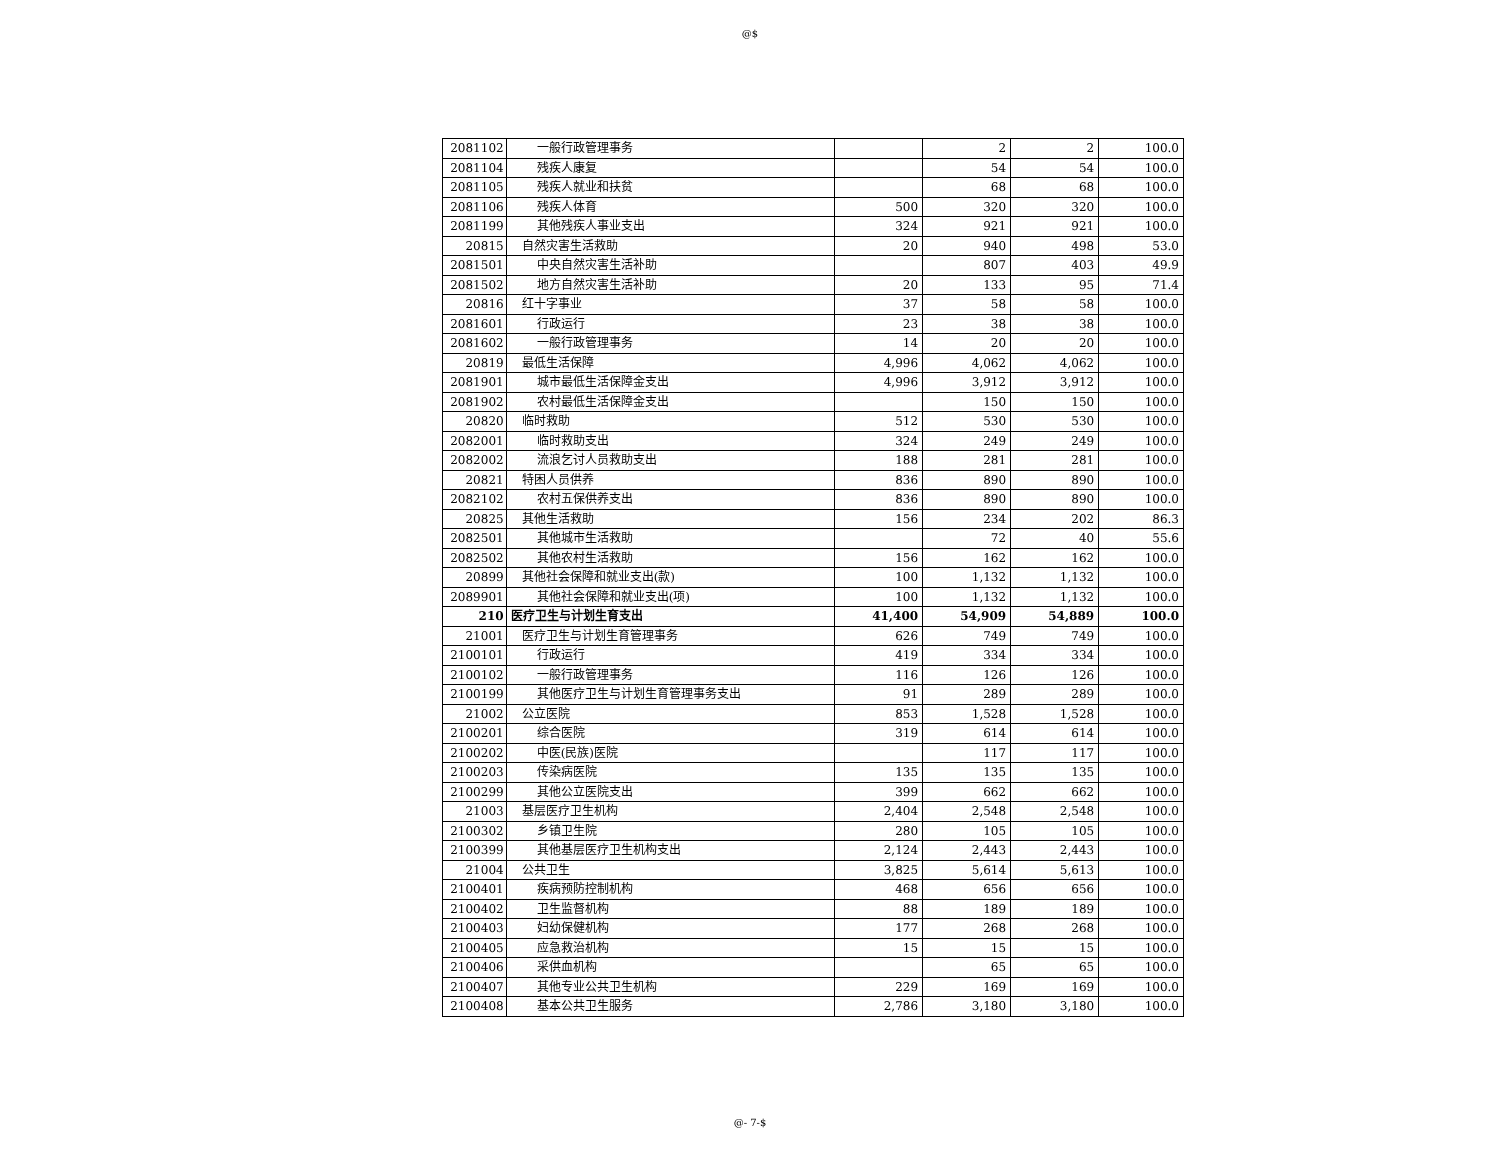@$
| 2081102 | 一般行政管理事务 | | 2 | 2 | 100.0 |
| 2081104 | 残疾人康复 | | 54 | 54 | 100.0 |
| 2081105 | 残疾人就业和扶贫 | | 68 | 68 | 100.0 |
| 2081106 | 残疾人体育 | 500 | 320 | 320 | 100.0 |
| 2081199 | 其他残疾人事业支出 | 324 | 921 | 921 | 100.0 |
| 20815 | 自然灾害生活救助 | 20 | 940 | 498 | 53.0 |
| 2081501 | 中央自然灾害生活补助 | | 807 | 403 | 49.9 |
| 2081502 | 地方自然灾害生活补助 | 20 | 133 | 95 | 71.4 |
| 20816 | 红十字事业 | 37 | 58 | 58 | 100.0 |
| 2081601 | 行政运行 | 23 | 38 | 38 | 100.0 |
| 2081602 | 一般行政管理事务 | 14 | 20 | 20 | 100.0 |
| 20819 | 最低生活保障 | 4,996 | 4,062 | 4,062 | 100.0 |
| 2081901 | 城市最低生活保障金支出 | 4,996 | 3,912 | 3,912 | 100.0 |
| 2081902 | 农村最低生活保障金支出 | | 150 | 150 | 100.0 |
| 20820 | 临时救助 | 512 | 530 | 530 | 100.0 |
| 2082001 | 临时救助支出 | 324 | 249 | 249 | 100.0 |
| 2082002 | 流浪乞讨人员救助支出 | 188 | 281 | 281 | 100.0 |
| 20821 | 特困人员供养 | 836 | 890 | 890 | 100.0 |
| 2082102 | 农村五保供养支出 | 836 | 890 | 890 | 100.0 |
| 20825 | 其他生活救助 | 156 | 234 | 202 | 86.3 |
| 2082501 | 其他城市生活救助 | | 72 | 40 | 55.6 |
| 2082502 | 其他农村生活救助 | 156 | 162 | 162 | 100.0 |
| 20899 | 其他社会保障和就业支出(款) | 100 | 1,132 | 1,132 | 100.0 |
| 2089901 | 其他社会保障和就业支出(项) | 100 | 1,132 | 1,132 | 100.0 |
| 210 | 医疗卫生与计划生育支出 | 41,400 | 54,909 | 54,889 | 100.0 |
| 21001 | 医疗卫生与计划生育管理事务 | 626 | 749 | 749 | 100.0 |
| 2100101 | 行政运行 | 419 | 334 | 334 | 100.0 |
| 2100102 | 一般行政管理事务 | 116 | 126 | 126 | 100.0 |
| 2100199 | 其他医疗卫生与计划生育管理事务支出 | 91 | 289 | 289 | 100.0 |
| 21002 | 公立医院 | 853 | 1,528 | 1,528 | 100.0 |
| 2100201 | 综合医院 | 319 | 614 | 614 | 100.0 |
| 2100202 | 中医(民族)医院 | | 117 | 117 | 100.0 |
| 2100203 | 传染病医院 | 135 | 135 | 135 | 100.0 |
| 2100299 | 其他公立医院支出 | 399 | 662 | 662 | 100.0 |
| 21003 | 基层医疗卫生机构 | 2,404 | 2,548 | 2,548 | 100.0 |
| 2100302 | 乡镇卫生院 | 280 | 105 | 105 | 100.0 |
| 2100399 | 其他基层医疗卫生机构支出 | 2,124 | 2,443 | 2,443 | 100.0 |
| 21004 | 公共卫生 | 3,825 | 5,614 | 5,613 | 100.0 |
| 2100401 | 疾病预防控制机构 | 468 | 656 | 656 | 100.0 |
| 2100402 | 卫生监督机构 | 88 | 189 | 189 | 100.0 |
| 2100403 | 妇幼保健机构 | 177 | 268 | 268 | 100.0 |
| 2100405 | 应急救治机构 | 15 | 15 | 15 | 100.0 |
| 2100406 | 采供血机构 | | 65 | 65 | 100.0 |
| 2100407 | 其他专业公共卫生机构 | 229 | 169 | 169 | 100.0 |
| 2100408 | 基本公共卫生服务 | 2,786 | 3,180 | 3,180 | 100.0 |
@- 7-$